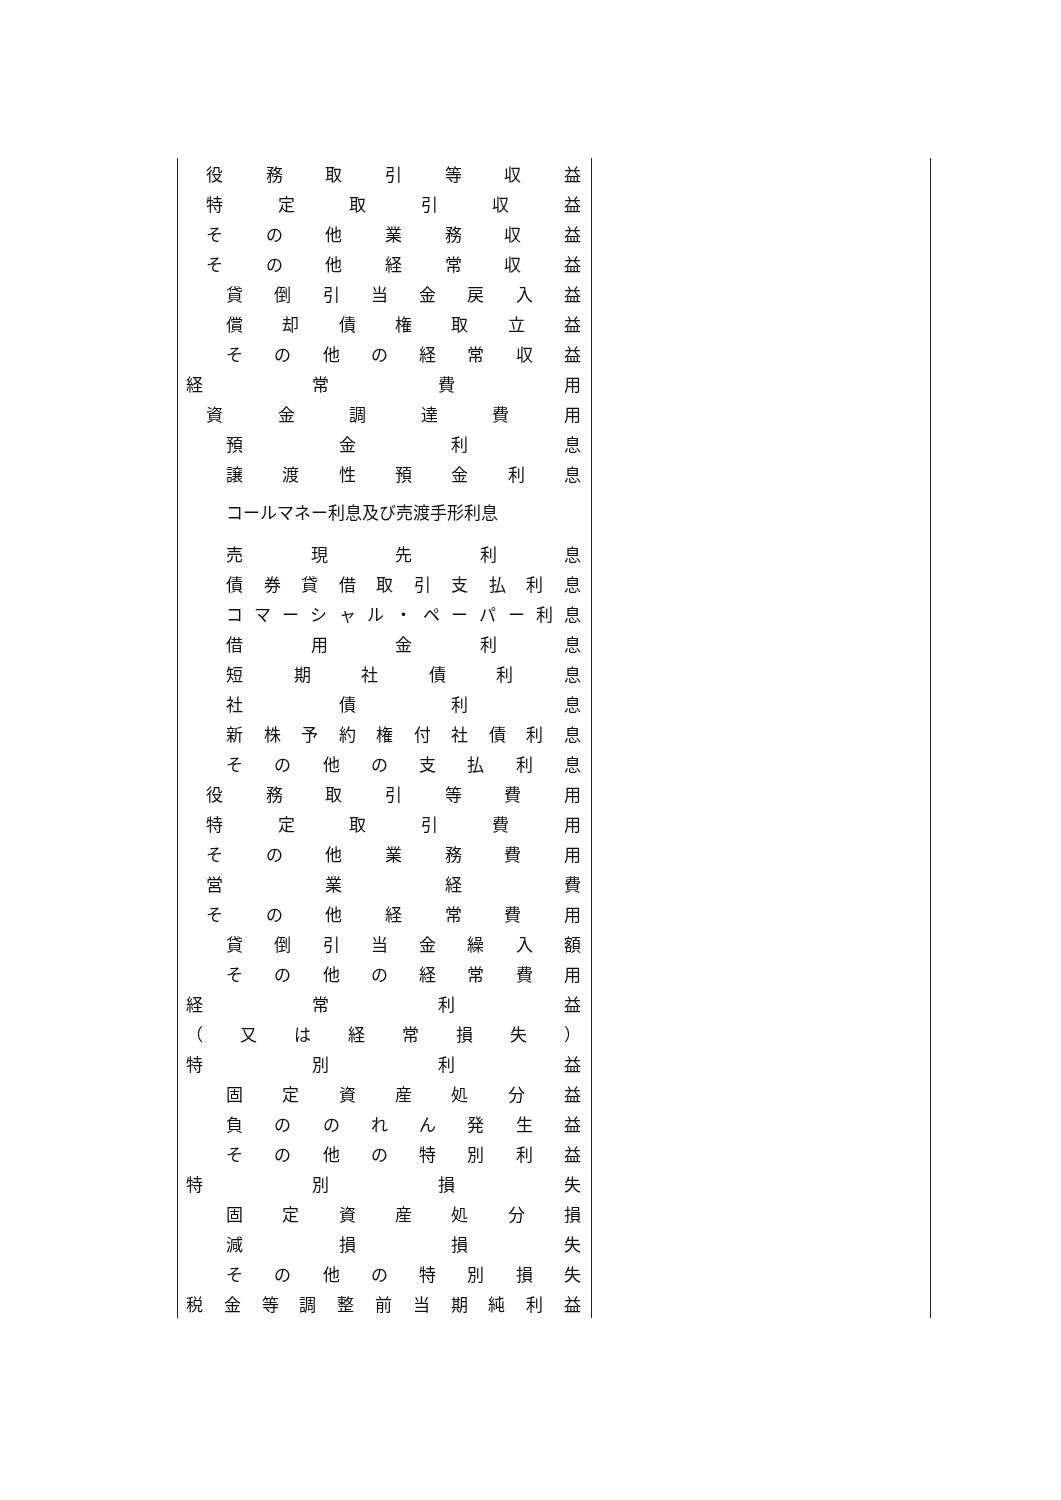| 役務取引等収益 | |
| 特定取引収益 | |
| その他業務収益 | |
| その他経常収益 | |
| 貸倒引当金戻入益 | |
| 償却債権取立益 | |
| その他の経常収益 | |
| 経常費用 | |
| 資金調達費用 | |
| 預金利息 | |
| 譲渡性預金利息 | |
| コールマネー利息及び売渡手形利息 | |
| 売現先利息 | |
| 債券貸借取引支払利息 | |
| コマーシャル・ペーパー利息 | |
| 借用金利息 | |
| 短期社債利息 | |
| 社債利息 | |
| 新株予約権付社債利息 | |
| その他の支払利息 | |
| 役務取引等費用 | |
| 特定取引費用 | |
| その他業務費用 | |
| 営業経費 | |
| その他経常費用 | |
| 貸倒引当金繰入額 | |
| その他の経常費用 | |
| 経常利益 | |
| （又は経常損失） | |
| 特別利益 | |
| 固定資産処分益 | |
| 負ののれん発生益 | |
| その他の特別利益 | |
| 特別損失 | |
| 固定資産処分損 | |
| 減損損失 | |
| その他の特別損失 | |
| 税金等調整前当期純利益 | |